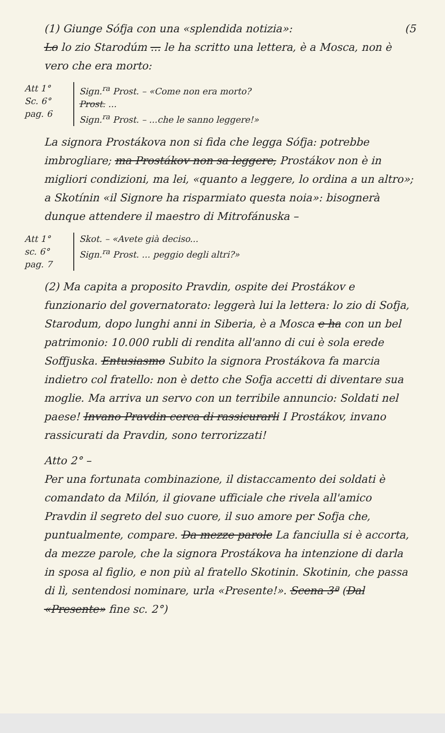(1) Giunge Sófja con una «splendida notizia»: (5
Lo lo zio Starodúm ... le ha scritto una lettera, è a Mosca, non è vero che era morto:
Att 1°
Sc. 6°
pag. 6
Sign.<sup>ra</sup> Prost. – «Come non era morto?
Prost. ...
Sign.<sup>ra</sup> Prost. – ...che le sanno leggere!»
La signora Prostákova non si fida che legga Sófja: potrebbe imbrogliare; ma Prostákov non sa leggere, Prostákov non è in migliori condizioni, ma lei, «quanto a leggere, lo ordina a un altro»; a Skotínin «il Signore ha risparmiato questa noia»: bisognerà dunque attendere il maestro di Mitrofánuska –
Att 1°
sc. 6°
pag. 7
Skot. – «Avete già deciso...
Sign.<sup>ra</sup> Prost. ... peggio degli altri?»
(2) Ma capita a proposito Pravdin, ospite dei Prostákov e funzionario del governatorato: leggerà lui la lettera: lo zio di Sofja, Starodum, dopo lunghi anni in Siberia, è a Mosca e ha con un bel patrimonio: 10.000 rubli di rendita all'anno di cui è sola erede Soffjuska. Entusiasmo Subito la signora Prostákova fa marcia indietro col fratello: non è detto che Sofja accetti di diventare sua moglie. Ma arriva un servo con un terribile annuncio: Soldati nel paese! Invano Pravdin cerca di rassicurarli I Prostákov, invano rassicurati da Pravdin, sono terrorizzati!
Atto 2° –
Per una fortunata combinazione, il distaccamento dei soldati è comandato da Milón, il giovane ufficiale che rivela all'amico Pravdin il segreto del suo cuore, il suo amore per Sofja che, puntualmente, compare. Da mezze parole La fanciulla si è accorta, da mezze parole, che la signora Prostákova ha intenzione di darla in sposa al figlio, e non più al fratello Skotinin. Skotinin, che passa di lì, sentendosi nominare, urla «Presente!». Scena 3ª (Dal «Presente» fine sc. 2°)